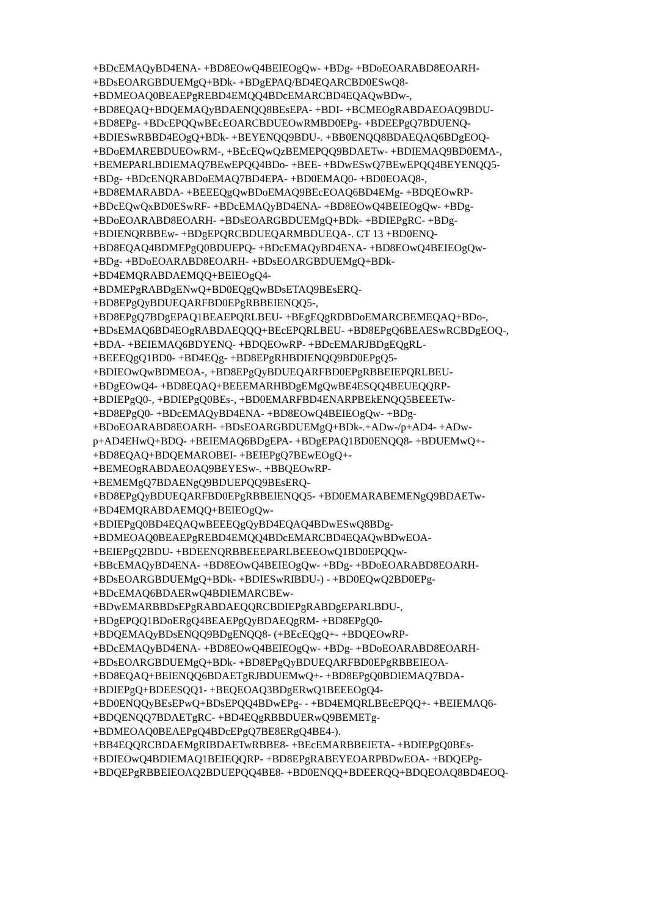+BDcEMAQyBD4ENA- +BD8EOwQ4BEIEOgQw- +BDg- +BDoEOARABD8EOARH-
+BDsEOARGBDUEMgQ+BDk- +BDgEPAQ/BD4EQARCBD0ESwQ8-
+BDMEOAQ0BEAEPgREBD4EMQQ4BDcEMARCBD4EQAQwBDw-,
+BD8EQAQ+BDQEMAQyBDAENQQ8BEsEPA- +BDI- +BCMEOgRABDAEOAQ9BDU-
+BD8EPg- +BDcEPQQwBEcEOARCBDUEOwRMBD0EPg- +BDEEPgQ7BDUENQ-
+BDIESwRBBD4EOgQ+BDk- +BEYENQQ9BDU-. +BB0ENQQ8BDAEQAQ6BDgEOQ-
+BDoEMAREBDUEOwRM-, +BEcEQwQzBEMEPQQ9BDAETw- +BDIEMAQ9BD0EMA-,
+BEMEPARLBDIEMAQ7BEwEPQQ4BDo- +BEE- +BDwESwQ7BEwEPQQ4BEYENQQ5-
+BDg- +BDcENQRABDoEMAQ7BD4EPA- +BD0EMAQ0- +BD0EOAQ8-,
+BD8EMARABDA- +BEEEQgQwBDoEMAQ9BEcEOAQ6BD4EMg- +BDQEOwRP-
+BDcEQwQxBD0ESwRF- +BDcEMAQyBD4ENA- +BD8EOwQ4BEIEOgQw- +BDg-
+BDoEOARABD8EOARH- +BDsEOARGBDUEMgQ+BDk- +BDIEPgRC- +BDg-
+BDIENQRBBEw- +BDgEPQRCBDUEQARMBDUEQA-. CT 13 +BD0ENQ-
+BD8EQAQ4BDMEPgQ0BDUEPQ- +BDcEMAQyBD4ENA- +BD8EOwQ4BEIEOgQw-
+BDg- +BDoEOARABD8EOARH- +BDsEOARGBDUEMgQ+BDk-
+BD4EMQRABDAEMQQ+BEIEOgQ4-
+BDMEPgRABDgENwQ+BD0EQgQwBDsETAQ9BEsERQ-
+BD8EPgQyBDUEQARFBD0EPgRBBEIENQQ5-,
+BD8EPgQ7BDgEPAQ1BEAEPQRLBEU- +BEgEQgRDBDoEMARCBEMEQAQ+BDo-,
+BDsEMAQ6BD4EOgRABDAEQQQ+BEcEPQRLBEU- +BD8EPgQ6BEAESwRCBDgEOQ-,
+BDA- +BEIEMAQ6BDYENQ- +BDQEOwRP- +BDcEMARJBDgEQgRL-
+BEEEQgQ1BD0- +BD4EQg- +BD8EPgRHBDIENQQ9BD0EPgQ5-
+BDIEOwQwBDMEOA-, +BD8EPgQyBDUEQARFBD0EPgRBBEIEPQRLBEU-
+BDgEOwQ4- +BD8EQAQ+BEEEMARHBDgEMgQwBE4ESQQ4BEUEQQRP-
+BDIEPgQ0-, +BDIEPgQ0BEs-, +BD0EMARFBD4ENARPBEkENQQ5BEEETw-
+BD8EPgQ0- +BDcEMAQyBD4ENA- +BD8EOwQ4BEIEOgQw- +BDg-
+BDoEOARABD8EOARH- +BDsEOARGBDUEMgQ+BDk-.+ADw-/p+AD4- +ADw-
p+AD4EHwQ+BDQ- +BEIEMAQ6BDgEPA- +BDgEPAQ1BD0ENQQ8- +BDUEMwQ+-
+BD8EQAQ+BDQEMAROBEI- +BEIEPgQ7BEwEOgQ+-
+BEMEOgRABDAEOAQ9BEYESw-. +BBQEOwRP-
+BEMEMgQ7BDAENgQ9BDUEPQQ9BEsERQ-
+BD8EPgQyBDUEQARFBD0EPgRBBEIENQQ5- +BD0EMARABEMENgQ9BDAETw-
+BD4EMQRABDAEMQQ+BEIEOgQw-
+BDIEPgQ0BD4EQAQwBEEEQgQyBD4EQAQ4BDwESwQ8BDg-
+BDMEOAQ0BEAEPgREBD4EMQQ4BDcEMARCBD4EQAQwBDwEOA-
+BEIEPgQ2BDU- +BDEENQRBBEEEPARLBEEEOwQ1BD0EPQQw-
+BBcEMAQyBD4ENA- +BD8EOwQ4BEIEOgQw- +BDg- +BDoEOARABD8EOARH-
+BDsEOARGBDUEMgQ+BDk- +BDIESwRIBDU-) - +BD0EQwQ2BD0EPg-
+BDcEMAQ6BDAERwQ4BDIEMARCBEw-
+BDwEMARBBDsEPgRABDAEQQRCBDIEPgRABDgEPARLBDU-,
+BDgEPQQ1BDoERgQ4BEAEPgQyBDAEQgRM- +BD8EPgQ0-
+BDQEMAQyBDsENQQ9BDgENQQ8- (+BEcEQgQ+- +BDQEOwRP-
+BDcEMAQyBD4ENA- +BD8EOwQ4BEIEOgQw- +BDg- +BDoEOARABD8EOARH-
+BDsEOARGBDUEMgQ+BDk- +BD8EPgQyBDUEQARFBD0EPgRBBEIEOA-
+BD8EQAQ+BEIENQQ6BDAETgRJBDUEMwQ+- +BD8EPgQ0BDIEMAQ7BDA-
+BDIEPgQ+BDEESQQ1- +BEQEOAQ3BDgERwQ1BEEEOgQ4-
+BD0ENQQyBEsEPwQ+BDsEPQQ4BDwEPg- - +BD4EMQRLBEcEPQQ+- +BEIEMAQ6-
+BDQENQQ7BDAETgRC- +BD4EQgRBBDUERwQ9BEMETg-
+BDMEOAQ0BEAEPgQ4BDcEPgQ7BE8ERgQ4BE4-).
+BB4EQQRCBDAEMgRIBDAETwRBBE8- +BEcEMARBBEIETA- +BDIEPgQ0BEs-
+BDIEOwQ4BDIEMAQ1BEIEQQRP- +BD8EPgRABEYEOARPBDwEOA- +BDQEPg-
+BDQEPgRBBEIEOAQ2BDUEPQQ4BE8- +BD0ENQQ+BDEERQQ+BDQEOAQ8BD4EOQ-